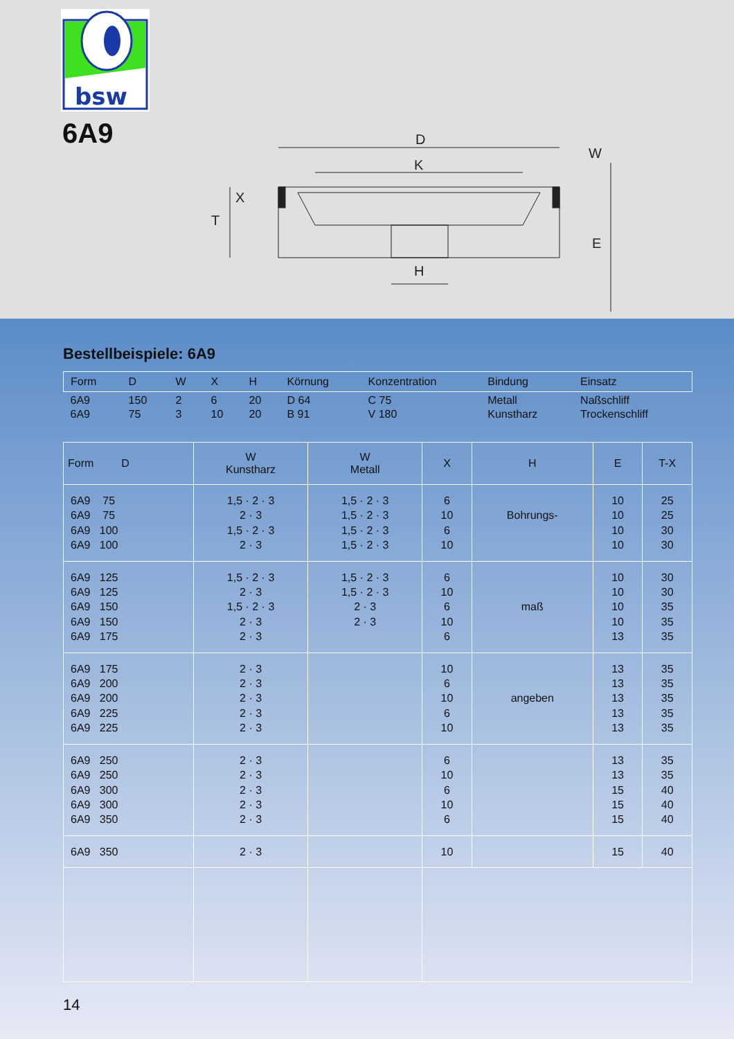bsw
6A9
D
K
W
H
T
X
E
Bestellbeispiele: 6A9
| Form | D | W | X | H | Körnung | Konzentration | Bindung | Einsatz |
| --- | --- | --- | --- | --- | --- | --- | --- | --- |
| 6A9 6A9 | 150 75 | 2 3 | 6 10 | 20 20 | D 64 B 91 | C 75 V 180 | Metall Kunstharz | Naßschliff Trockenschliff |
| Form D | W Kunstharz | W Metall | X | H | E | T-X |
| --- | --- | --- | --- | --- | --- | --- |
| 6A9 75 6A9 75 6A9 100 6A9 100 | 1,5 · 2 · 3 2 · 3 1,5 · 2 · 3 2 · 3 | 1,5 · 2 · 3 1,5 · 2 · 3 1,5 · 2 · 3 1,5 · 2 · 3 | 6 10 6 10 | Bohrungs- | 10 10 10 10 | 25 25 30 30 |
| 6A9 125 6A9 125 6A9 150 6A9 150 6A9 175 | 1,5 · 2 · 3 2 · 3 1,5 · 2 · 3 2 · 3 2 · 3 | 1,5 · 2 · 3 1,5 · 2 · 3 2 · 3 2 · 3 | 6 10 6 10 6 | maß | 10 10 10 10 13 | 30 30 35 35 35 |
| 6A9 175 6A9 200 6A9 200 6A9 225 6A9 225 | 2 · 3 2 · 3 2 · 3 2 · 3 2 · 3 | | 10 6 10 6 10 | angeben | 13 13 13 13 13 | 35 35 35 35 35 |
| 6A9 250 6A9 250 6A9 300 6A9 300 6A9 350 | 2 · 3 2 · 3 2 · 3 2 · 3 2 · 3 | | 6 10 6 10 6 | | 13 13 15 15 15 | 35 35 40 40 40 |
| 6A9 350 | 2 · 3 | | 10 | | 15 | 40 |
14